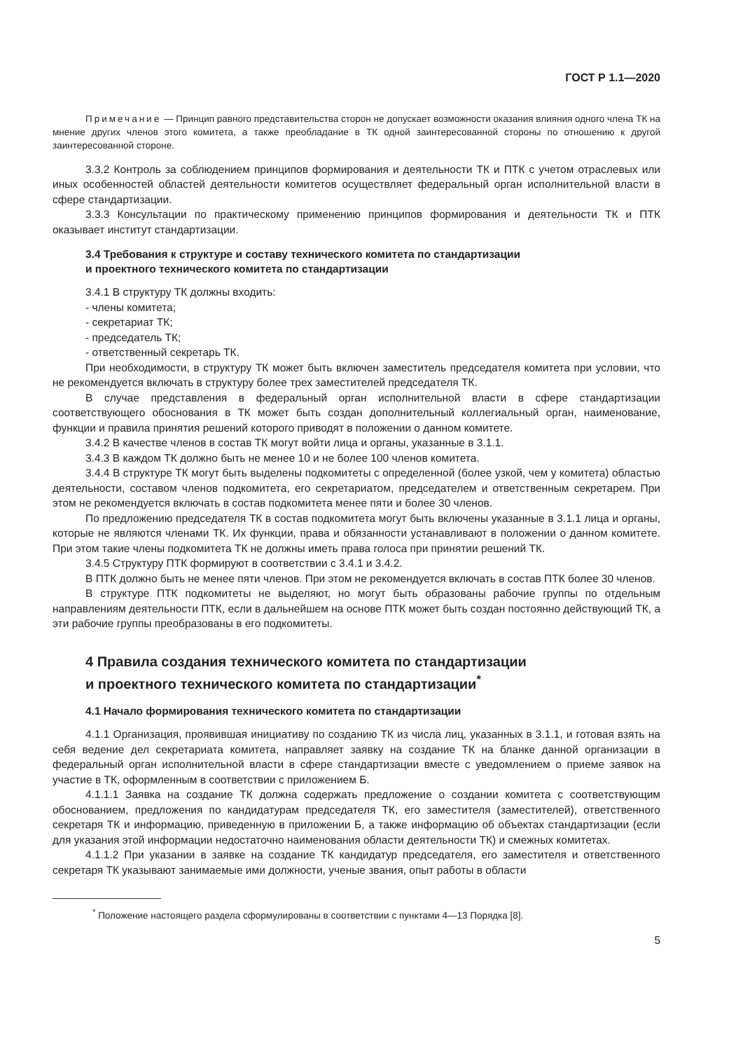ГОСТ Р 1.1—2020
Примечание — Принцип равного представительства сторон не допускает возможности оказания влияния одного члена ТК на мнение других членов этого комитета, а также преобладание в ТК одной заинтересованной стороны по отношению к другой заинтересованной стороне.
3.3.2 Контроль за соблюдением принципов формирования и деятельности ТК и ПТК с учетом отраслевых или иных особенностей областей деятельности комитетов осуществляет федеральный орган исполнительной власти в сфере стандартизации.
3.3.3 Консультации по практическому применению принципов формирования и деятельности ТК и ПТК оказывает институт стандартизации.
3.4 Требования к структуре и составу технического комитета по стандартизации
и проектного технического комитета по стандартизации
3.4.1 В структуру ТК должны входить:
- члены комитета;
- секретариат ТК;
- председатель ТК;
- ответственный секретарь ТК.
При необходимости, в структуру ТК может быть включен заместитель председателя комитета при условии, что не рекомендуется включать в структуру более трех заместителей председателя ТК.
В случае представления в федеральный орган исполнительной власти в сфере стандартизации соответствующего обоснования в ТК может быть создан дополнительный коллегиальный орган, наименование, функции и правила принятия решений которого приводят в положении о данном комитете.
3.4.2 В качестве членов в состав ТК могут войти лица и органы, указанные в 3.1.1.
3.4.3 В каждом ТК должно быть не менее 10 и не более 100 членов комитета.
3.4.4 В структуре ТК могут быть выделены подкомитеты с определенной (более узкой, чем у комитета) областью деятельности, составом членов подкомитета, его секретариатом, председателем и ответственным секретарем. При этом не рекомендуется включать в состав подкомитета менее пяти и более 30 членов.
По предложению председателя ТК в состав подкомитета могут быть включены указанные в 3.1.1 лица и органы, которые не являются членами ТК. Их функции, права и обязанности устанавливают в положении о данном комитете. При этом такие члены подкомитета ТК не должны иметь права голоса при принятии решений ТК.
3.4.5 Структуру ПТК формируют в соответствии с 3.4.1 и 3.4.2.
В ПТК должно быть не менее пяти членов. При этом не рекомендуется включать в состав ПТК более 30 членов.
В структуре ПТК подкомитеты не выделяют, но могут быть образованы рабочие группы по отдельным направлениям деятельности ПТК, если в дальнейшем на основе ПТК может быть создан постоянно действующий ТК, а эти рабочие группы преобразованы в его подкомитеты.
4 Правила создания технического комитета по стандартизации
и проектного технического комитета по стандартизации<sup>*</sup>
4.1 Начало формирования технического комитета по стандартизации
4.1.1 Организация, проявившая инициативу по созданию ТК из числа лиц, указанных в 3.1.1, и готовая взять на себя ведение дел секретариата комитета, направляет заявку на создание ТК на бланке данной организации в федеральный орган исполнительной власти в сфере стандартизации вместе с уведомлением о приеме заявок на участие в ТК, оформленным в соответствии с приложением Б.
4.1.1.1 Заявка на создание ТК должна содержать предложение о создании комитета с соответствующим обоснованием, предложения по кандидатурам председателя ТК, его заместителя (заместителей), ответственного секретаря ТК и информацию, приведенную в приложении Б, а также информацию об объектах стандартизации (если для указания этой информации недостаточно наименования области деятельности ТК) и смежных комитетах.
4.1.1.2 При указании в заявке на создание ТК кандидатур председателя, его заместителя и ответственного секретаря ТК указывают занимаемые ими должности, ученые звания, опыт работы в области
<sup>*</sup> Положение настоящего раздела сформулированы в соответствии с пунктами 4—13 Порядка [8].
5